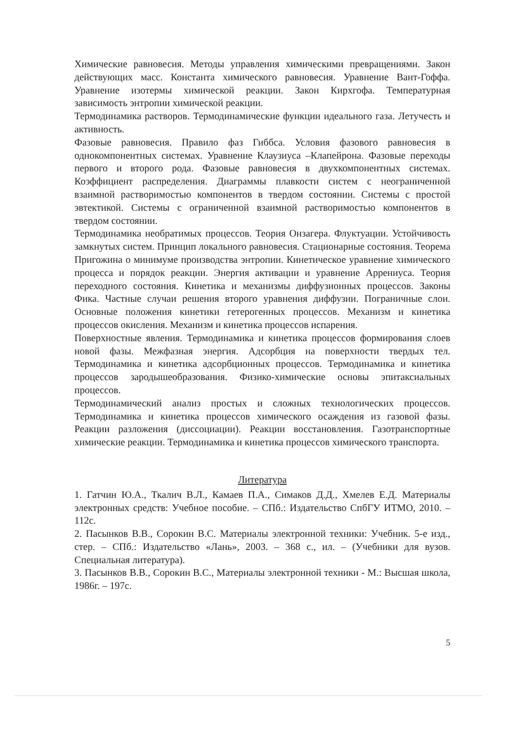Химические равновесия. Методы управления химическими превращениями. Закон действующих масс. Константа химического равновесия. Уравнение Вант-Гоффа. Уравнение изотермы химической реакции. Закон Кирхгофа. Температурная зависимость энтропии химической реакции.
Термодинамика растворов. Термодинамические функции идеального газа. Летучесть и активность.
Фазовые равновесия. Правило фаз Гиббса. Условия фазового равновесия в однокомпонентных системах. Уравнение Клаузиуса –Клапейрона. Фазовые переходы первого и второго рода. Фазовые равновесия в двухкомпонентных системах. Коэффициент распределения. Диаграммы плавкости систем с неограниченной взаимной растворимостью компонентов в твердом состоянии. Системы с простой эвтектикой. Системы с ограниченной взаимной растворимостью компонентов в твердом состоянии.
Термодинамика необратимых процессов. Теория Онзагера. Флуктуации. Устойчивость замкнутых систем. Принцип локального равновесия. Стационарные состояния. Теорема Пригожина о минимуме производства энтропии. Кинетическое уравнение химического процесса и порядок реакции. Энергия активации и уравнение Аррениуса. Теория переходного состояния. Кинетика и механизмы диффузионных процессов. Законы Фика. Частные случаи решения второго уравнения диффузии. Пограничные слои. Основные положения кинетики гетерогенных процессов. Механизм и кинетика процессов окисления. Механизм и кинетика процессов испарения.
Поверхностные явления. Термодинамика и кинетика процессов формирования слоев новой фазы. Межфазная энергия. Адсорбция на поверхности твердых тел. Термодинамика и кинетика адсорбционных процессов. Термодинамика и кинетика процессов зародышеобразования. Физико-химические основы эпитаксиальных процессов.
Термодинамический анализ простых и сложных технологических процессов. Термодинамика и кинетика процессов химического осаждения из газовой фазы. Реакции разложения (диссоциации). Реакции восстановления. Газотранспортные химические реакции. Термодинамика и кинетика процессов химического транспорта.
Литература
1. Гатчин Ю.А., Ткалич В.Л., Камаев П.А., Симаков Д.Д., Хмелев Е.Д. Материалы электронных средств: Учебное пособие. – СПб.: Издательство СпбГУ ИТМО, 2010. – 112с.
2. Пасынков В.В., Сорокин В.С. Материалы электронной техники: Учебник. 5-е изд., стер. – СПб.: Издательство «Лань», 2003. – 368 с., ил. – (Учебники для вузов. Специальная литература).
3. Пасынков В.В., Сорокин В.С., Материалы электронной техники - М.: Высшая школа, 1986г. – 197с.
5